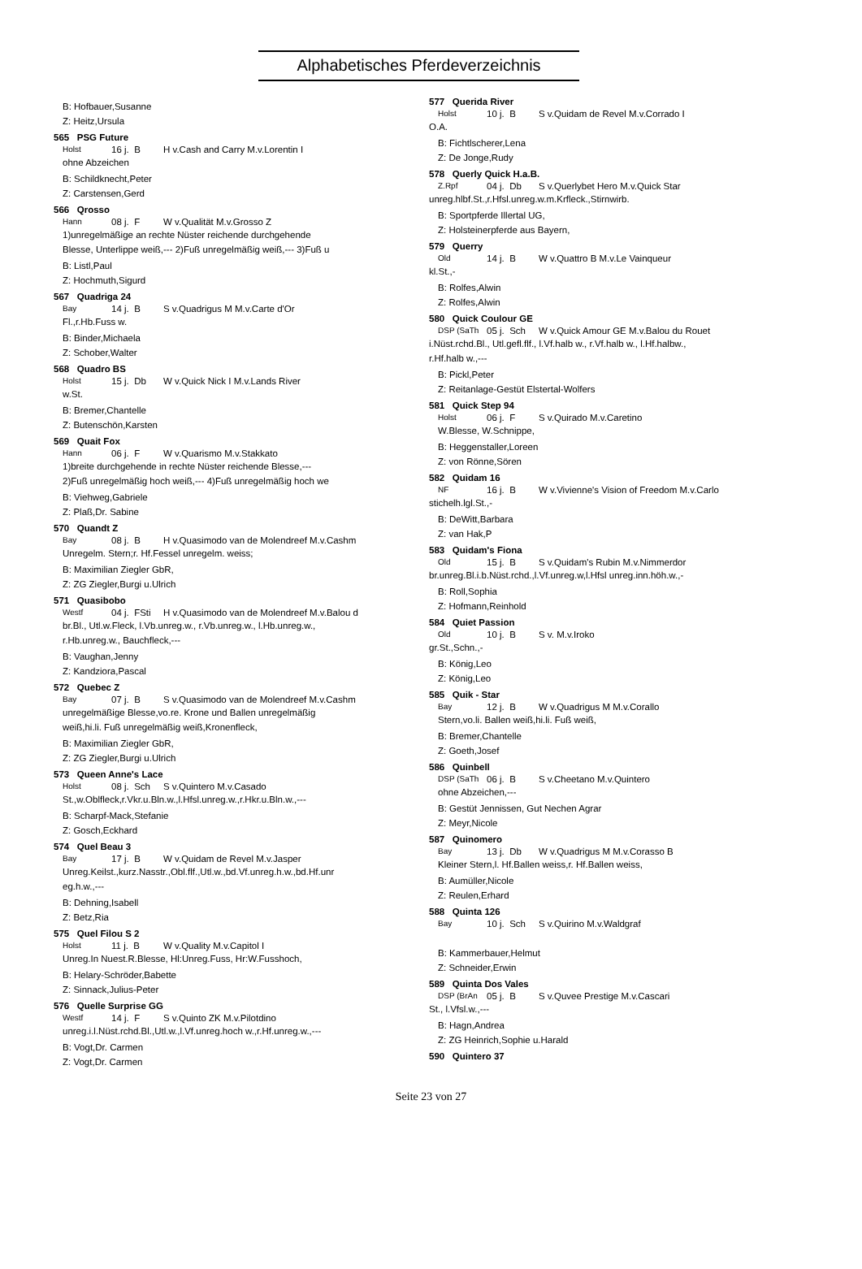Alphabetisches Pferdeverzeichnis
B: Hofbauer,Susanne
Z: Heitz,Ursula
565 PSG Future
Holst 16 j. B H v.Cash and Carry M.v.Lorentin I
ohne Abzeichen
B: Schildknecht,Peter
Z: Carstensen,Gerd
566 Qrosso
Hann 08 j. F W v.Qualität M.v.Grosso Z
1)unregelmäßige an rechte Nüster reichende durchgehende
Blesse, Unterlippe weiß,--- 2)Fuß unregelmäßig weiß,--- 3)Fuß u
B: Listl,Paul
Z: Hochmuth,Sigurd
567 Quadriga 24
Bay 14 j. B S v.Quadrigus M M.v.Carte d'Or
Fl.,r.Hb.Fuss w.
B: Binder,Michaela
Z: Schober,Walter
568 Quadro BS
Holst 15 j. Db W v.Quick Nick I M.v.Lands River
w.St.
B: Bremer,Chantelle
Z: Butenschön,Karsten
569 Quait Fox
Hann 06 j. F W v.Quarismo M.v.Stakkato
1)breite durchgehende in rechte Nüster reichende Blesse,---
2)Fuß unregelmäßig hoch weiß,--- 4)Fuß unregelmäßig hoch we
B: Viehweg,Gabriele
Z: Plaß,Dr. Sabine
570 Quandt Z
Bay 08 j. B H v.Quasimodo van de Molendreef M.v.Cashm
Unregelm. Stern;r. Hf.Fessel unregelm. weiss;
B: Maximilian Ziegler GbR,
Z: ZG Ziegler,Burgi u.Ulrich
571 Quasibobo
Westf 04 j. FSti H v.Quasimodo van de Molendreef M.v.Balou d
br.Bl., Utl.w.Fleck, l.Vb.unreg.w., r.Vb.unreg.w., l.Hb.unreg.w.,
r.Hb.unreg.w., Bauchfleck,---
B: Vaughan,Jenny
Z: Kandziora,Pascal
572 Quebec Z
Bay 07 j. B S v.Quasimodo van de Molendreef M.v.Cashm
unregelmäßige Blesse,vo.re. Krone und Ballen unregelmäßig
weiß,hi.li. Fuß unregelmäßig weiß,Kronenfleck,
B: Maximilian Ziegler GbR,
Z: ZG Ziegler,Burgi u.Ulrich
573 Queen Anne's Lace
Holst 08 j. Sch S v.Quintero M.v.Casado
St.,w.Oblfleck,r.Vkr.u.Bln.w.,l.Hfsl.unreg.w.,r.Hkr.u.Bln.w.,---
B: Scharpf-Mack,Stefanie
Z: Gosch,Eckhard
574 Quel Beau 3
Bay 17 j. B W v.Quidam de Revel M.v.Jasper
Unreg.Keilst.,kurz.Nasstr.,Obl.flf.,Utl.w.,bd.Vf.unreg.h.w.,bd.Hf.unr
eg.h.w.,---
B: Dehning,Isabell
Z: Betz,Ria
575 Quel Filou S 2
Holst 11 j. B W v.Quality M.v.Capitol I
Unreg.In Nuest.R.Blesse, Hl:Unreg.Fuss, Hr:W.Fusshoch,
B: Helary-Schröder,Babette
Z: Sinnack,Julius-Peter
576 Quelle Surprise GG
Westf 14 j. F S v.Quinto ZK M.v.Pilotdino
unreg.i.l.Nüst.rchd.Bl.,Utl.w.,l.Vf.unreg.hoch w.,r.Hf.unreg.w.,---
B: Vogt,Dr. Carmen
Z: Vogt,Dr. Carmen
577 Querida River
Holst 10 j. B S v.Quidam de Revel M.v.Corrado I
O.A.
B: Fichtlscherer,Lena
Z: De Jonge,Rudy
578 Querly Quick H.a.B.
Z.Rpf 04 j. Db S v.Querlybet Hero M.v.Quick Star
unreg.hlbf.St.,r.Hfsl.unreg.w.m.Krfleck.,Stirnwirb.
B: Sportpferde Illertal UG,
Z: Holsteinerpferde aus Bayern,
579 Querry
Old 14 j. B W v.Quattro B M.v.Le Vainqueur
kl.St.,-
B: Rolfes,Alwin
Z: Rolfes,Alwin
580 Quick Coulour GE
DSP (SaTh 05 j. Sch W v.Quick Amour GE M.v.Balou du Rouet
i.Nüst.rchd.Bl., Utl.gefl.flf., l.Vf.halb w., r.Vf.halb w., l.Hf.halbw.,
r.Hf.halb w.,---
B: Pickl,Peter
Z: Reitanlage-Gestüt Elstertal-Wolfers
581 Quick Step 94
Holst 06 j. F S v.Quirado M.v.Caretino
W.Blesse, W.Schnippe,
B: Heggenstaller,Loreen
Z: von Rönne,Sören
582 Quidam 16
NF 16 j. B W v.Vivienne's Vision of Freedom M.v.Carlo
stichelh.lgl.St.,-
B: DeWitt,Barbara
Z: van Hak,P
583 Quidam's Fiona
Old 15 j. B S v.Quidam's Rubin M.v.Nimmerdor
br.unreg.Bl.i.b.Nüst.rchd.,l.Vf.unreg.w,l.Hfsl unreg.inn.höh.w.,-
B: Roll,Sophia
Z: Hofmann,Reinhold
584 Quiet Passion
Old 10 j. B S v. M.v.Iroko
gr.St.,Schn.,-
B: König,Leo
Z: König,Leo
585 Quik - Star
Bay 12 j. B W v.Quadrigus M M.v.Corallo
Stern,vo.li. Ballen weiß,hi.li. Fuß weiß,
B: Bremer,Chantelle
Z: Goeth,Josef
586 Quinbell
DSP (SaTh 06 j. B S v.Cheetano M.v.Quintero
ohne Abzeichen,---
B: Gestüt Jennissen, Gut Nechen Agrar
Z: Meyr,Nicole
587 Quinomero
Bay 13 j. Db W v.Quadrigus M M.v.Corasso B
Kleiner Stern,l. Hf.Ballen weiss,r. Hf.Ballen weiss,
B: Aumüller,Nicole
Z: Reulen,Erhard
588 Quinta 126
Bay 10 j. Sch S v.Quirino M.v.Waldgraf
B: Kammerbauer,Helmut
Z: Schneider,Erwin
589 Quinta Dos Vales
DSP (BrAn 05 j. B S v.Quvee Prestige M.v.Cascari
St., l.Vfsl.w.,---
B: Hagn,Andrea
Z: ZG Heinrich,Sophie u.Harald
590 Quintero 37
Seite 23 von 27